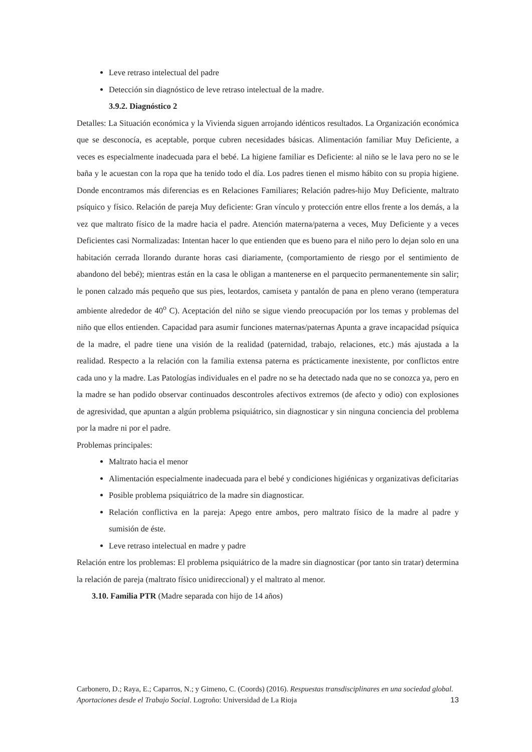Leve retraso intelectual del padre
Detección sin diagnóstico de leve retraso intelectual de la madre.
3.9.2. Diagnóstico 2
Detalles: La Situación económica y la Vivienda siguen arrojando idénticos resultados. La Organización económica que se desconocía, es aceptable, porque cubren necesidades básicas. Alimentación familiar Muy Deficiente, a veces es especialmente inadecuada para el bebé. La higiene familiar es Deficiente: al niño se le lava pero no se le baña y le acuestan con la ropa que ha tenido todo el día. Los padres tienen el mismo hábito con su propia higiene. Donde encontramos más diferencias es en Relaciones Familiares; Relación padres-hijo Muy Deficiente, maltrato psíquico y físico. Relación de pareja Muy deficiente: Gran vínculo y protección entre ellos frente a los demás, a la vez que maltrato físico de la madre hacia el padre. Atención materna/paterna a veces, Muy Deficiente y a veces Deficientes casi Normalizadas: Intentan hacer lo que entienden que es bueno para el niño pero lo dejan solo en una habitación cerrada llorando durante horas casi diariamente, (comportamiento de riesgo por el sentimiento de abandono del bebé); mientras están en la casa le obligan a mantenerse en el parquecito permanentemente sin salir; le ponen calzado más pequeño que sus pies, leotardos, camiseta y pantalón de pana en pleno verano (temperatura ambiente alrededor de 40<sup>o</sup> C). Aceptación del niño se sigue viendo preocupación por los temas y problemas del niño que ellos entienden. Capacidad para asumir funciones maternas/paternas Apunta a grave incapacidad psíquica de la madre, el padre tiene una visión de la realidad (paternidad, trabajo, relaciones, etc.) más ajustada a la realidad. Respecto a la relación con la familia extensa paterna es prácticamente inexistente, por conflictos entre cada uno y la madre. Las Patologías individuales en el padre no se ha detectado nada que no se conozca ya, pero en la madre se han podido observar continuados descontroles afectivos extremos (de afecto y odio) con explosiones de agresividad, que apuntan a algún problema psiquiátrico, sin diagnosticar y sin ninguna conciencia del problema por la madre ni por el padre.
Problemas principales:
Maltrato hacia el menor
Alimentación especialmente inadecuada para el bebé y condiciones higiénicas y organizativas deficitarias
Posible problema psiquiátrico de la madre sin diagnosticar.
Relación conflictiva en la pareja: Apego entre ambos, pero maltrato físico de la madre al padre y sumisión de éste.
Leve retraso intelectual en madre y padre
Relación entre los problemas: El problema psiquiátrico de la madre sin diagnosticar (por tanto sin tratar) determina la relación de pareja (maltrato físico unidireccional) y el maltrato al menor.
3.10. Familia PTR (Madre separada con hijo de 14 años)
Carbonero, D.; Raya, E.; Caparros, N.; y Gimeno, C. (Coords) (2016). Respuestas transdisciplinares en una sociedad global. Aportaciones desde el Trabajo Social. Logroño: Universidad de La Rioja
13